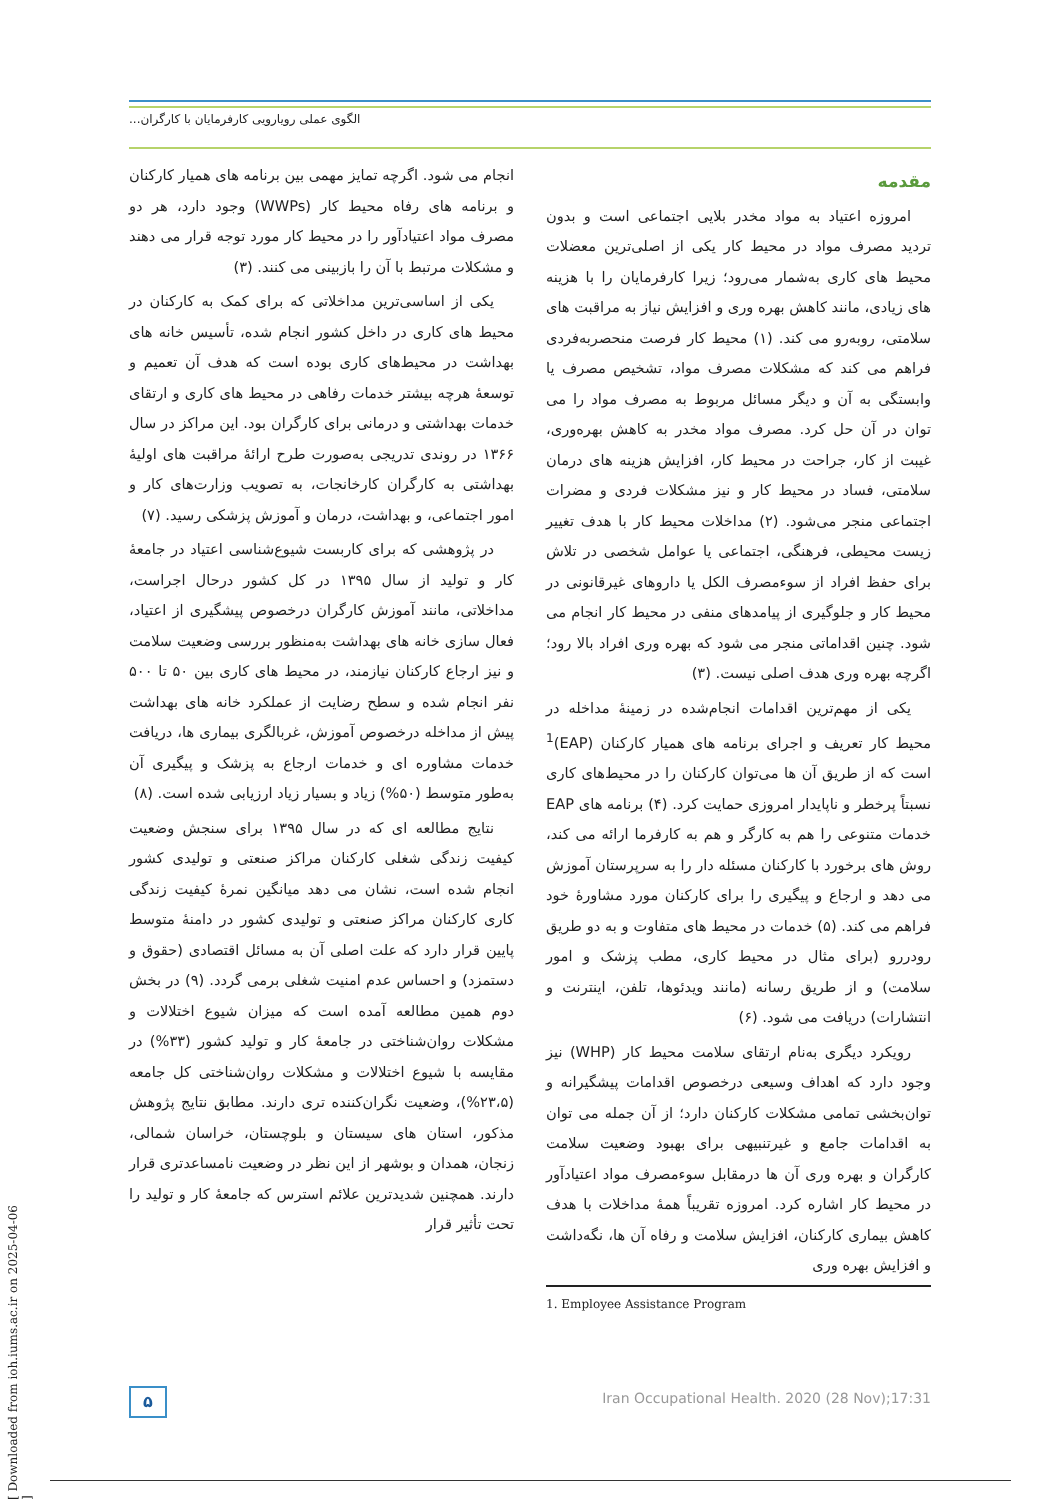الگوی عملی رویارویی کارفرمایان با کارگران...
مقدمه
امروزه اعتیاد به مواد مخدر بلایی اجتماعی است و بدون تردید مصرف مواد در محیط کار یکی از اصلی‌ترین معضلات محیط های کاری به‌شمار می‌رود؛ زیرا کارفرمایان را با هزینه های زیادی، مانند کاهش بهره وری و افزایش نیاز به مراقبت های سلامتی، روبه‌رو می کند. (۱) محیط کار فرصت منحصربه‌فردی فراهم می کند که مشکلات مصرف مواد، تشخیص مصرف یا وابستگی به آن و دیگر مسائل مربوط به مصرف مواد را می توان در آن حل کرد. مصرف مواد مخدر به کاهش بهره‌وری، غیبت از کار، جراحت در محیط کار، افزایش هزینه های درمان سلامتی، فساد در محیط کار و نیز مشکلات فردی و مضرات اجتماعی منجر می‌شود. (۲) مداخلات محیط کار با هدف تغییر زیست محیطی، فرهنگی، اجتماعی یا عوامل شخصی در تلاش برای حفظ افراد از سوءمصرف الکل یا داروهای غیرقانونی در محیط کار و جلوگیری از پیامدهای منفی در محیط کار انجام می شود. چنین اقداماتی منجر می شود که بهره وری افراد بالا رود؛ اگرچه بهره وری هدف اصلی نیست. (۳)
یکی از مهم‌ترین اقدامات انجام‌شده در زمینهٔ مداخله در محیط کار تعریف و اجرای برنامه های همیار کارکنان (EAP)<sup>1</sup> است که از طریق آن ها می‌توان کارکنان را در محیط‌های کاری نسبتاً پرخطر و ناپایدار امروزی حمایت کرد. (۴) برنامه های EAP خدمات متنوعی را هم به کارگر و هم به کارفرما ارائه می کند، روش های برخورد با کارکنان مسئله دار را به سرپرستان آموزش می دهد و ارجاع و پیگیری را برای کارکنان مورد مشاورهٔ خود فراهم می کند. (۵) خدمات در محیط های متفاوت و به دو طریق رودررو (برای مثال در محیط کاری، مطب پزشک و امور سلامت) و از طریق رسانه (مانند ویدئوها، تلفن، اینترنت و انتشارات) دریافت می شود. (۶)
رویکرد دیگری به‌نام ارتقای سلامت محیط کار (WHP) نیز وجود دارد که اهداف وسیعی درخصوص اقدامات پیشگیرانه و توان‌بخشی تمامی مشکلات کارکنان دارد؛ از آن جمله می توان به اقدامات جامع و غیرتنبیهی برای بهبود وضعیت سلامت کارگران و بهره وری آن ها درمقابل سوءمصرف مواد اعتیادآور در محیط کار اشاره کرد. امروزه تقریباً همهٔ مداخلات با هدف کاهش بیماری کارکنان، افزایش سلامت و رفاه آن ها، نگه‌داشت و افزایش بهره وری
1. Employee Assistance Program
انجام می شود. اگرچه تمایز مهمی بین برنامه های همیار کارکنان و برنامه های رفاه محیط کار (WWPs) وجود دارد، هر دو مصرف مواد اعتیادآور را در محیط کار مورد توجه قرار می دهند و مشکلات مرتبط با آن را بازبینی می کنند. (۳)
یکی از اساسی‌ترین مداخلاتی که برای کمک به کارکنان در محیط های کاری در داخل کشور انجام شده، تأسیس خانه های بهداشت در محیط‌های کاری بوده است که هدف آن تعمیم و توسعهٔ هرچه بیشتر خدمات رفاهی در محیط های کاری و ارتقای خدمات بهداشتی و درمانی برای کارگران بود. این مراکز در سال ۱۳۶۶ در روندی تدریجی به‌صورت طرح ارائهٔ مراقبت های اولیهٔ بهداشتی به کارگران کارخانجات، به تصویب وزارت‌های کار و امور اجتماعی، و بهداشت، درمان و آموزش پزشکی رسید. (۷)
در پژوهشی که برای کاربست شیوع‌شناسی اعتیاد در جامعهٔ کار و تولید از سال ۱۳۹۵ در کل کشور درحال اجراست، مداخلاتی، مانند آموزش کارگران درخصوص پیشگیری از اعتیاد، فعال سازی خانه های بهداشت به‌منظور بررسی وضعیت سلامت و نیز ارجاع کارکنان نیازمند، در محیط های کاری بین ۵۰ تا ۵۰۰ نفر انجام شده و سطح رضایت از عملکرد خانه های بهداشت پیش از مداخله درخصوص آموزش، غربالگری بیماری ها، دریافت خدمات مشاوره ای و خدمات ارجاع به پزشک و پیگیری آن به‌طور متوسط (۵۰%) زیاد و بسیار زیاد ارزیابی شده است. (۸)
نتایج مطالعه ای که در سال ۱۳۹۵ برای سنجش وضعیت کیفیت زندگی شغلی کارکنان مراکز صنعتی و تولیدی کشور انجام شده است، نشان می دهد میانگین نمرهٔ کیفیت زندگی کاری کارکنان مراکز صنعتی و تولیدی کشور در دامنهٔ متوسط پایین قرار دارد که علت اصلی آن به مسائل اقتصادی (حقوق و دستمزد) و احساس عدم امنیت شغلی برمی گردد. (۹) در بخش دوم همین مطالعه آمده است که میزان شیوع اختلالات و مشکلات روان‌شناختی در جامعهٔ کار و تولید کشور (۳۳%) در مقایسه با شیوع اختلالات و مشکلات روان‌شناختی کل جامعه (۲۳،۵%)، وضعیت نگران‌کننده تری دارند. مطابق نتایج پژوهش مذکور، استان های سیستان و بلوچستان، خراسان شمالی، زنجان، همدان و بوشهر از این نظر در وضعیت نامساعدتری قرار دارند. همچنین شدیدترین علائم استرس که جامعهٔ کار و تولید را تحت تأثیر قرار
۵
Iran Occupational Health. 2020 (28 Nov);17:31
[ Downloaded from ioh.iums.ac.ir on 2025-04-06 ]